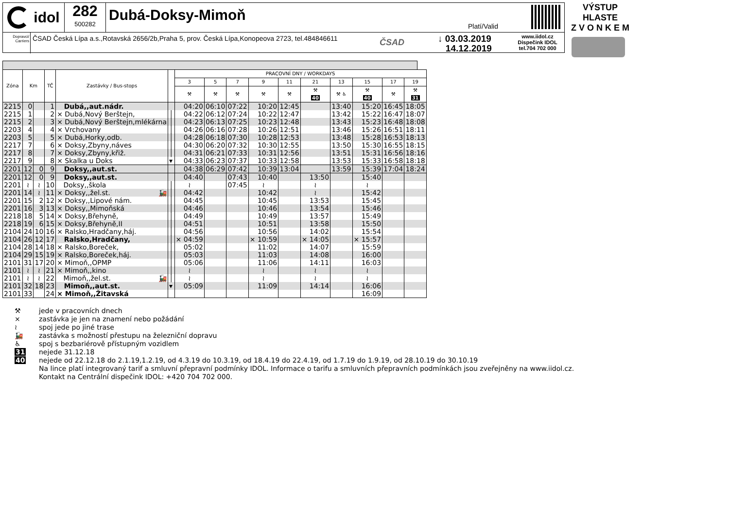idol
282
500282
Dubá-Doksy-Mimoň
Platí/Valid
Dopravci/ Carriers
ČSAD Česká Lípa a.s.,Rotavská 2656/2b,Praha 5, prov. Česká Lípa,Konopeova 2723, tel.484846611
ČSAD
↓ 03.03.2019
14.12.2019
www.iidol.cz
Dispečink IDOL
tel.704 702 000
VÝSTUP HLASTE
Z V O N K E M
| Zóna | Km | | TČ | Zastávky / Bus-stops | | PRACOVNÍ DNY / WORKDAYS | | | | | | | | | |
| --- | --- | --- | --- | --- | --- | --- | --- | --- | --- | --- | --- | --- | --- | --- | --- |
| | | | | | | 3 | 5 | 7 | 9 | 11 | 21 | 13 | 15 | 17 | 19 |
| | | | | | | ⚒ | ⚒ | ⚒ | ⚒ | ⚒ | ⚒ 40 | ⚒ ♿ | ⚒ 40 | ⚒ | ⚒ 31 |
| 2215 | 0 | | 1 | Dubá,,aut.nádr. | | 04:20 | 06:10 | 07:22 | 10:20 | 12:45 | | 13:40 | 15:20 | 16:45 | 18:05 |
| 2215 | 1 | | 2 | × Dubá,Nový Berštejn, | │ | 04:22 | 06:12 | 07:24 | 10:22 | 12:47 | | 13:42 | 15:22 | 16:47 | 18:07 |
| 2215 | 2 | | 3 | × Dubá,Nový Berštejn,mlékárna | │ | 04:23 | 06:13 | 07:25 | 10:23 | 12:48 | | 13:43 | 15:23 | 16:48 | 18:08 |
| 2203 | 4 | | 4 | × Vrchovany | │ | 04:26 | 06:16 | 07:28 | 10:26 | 12:51 | | 13:46 | 15:26 | 16:51 | 18:11 |
| 2203 | 5 | | 5 | × Dubá,Horky,odb. | │ | 04:28 | 06:18 | 07:30 | 10:28 | 12:53 | | 13:48 | 15:28 | 16:53 | 18:13 |
| 2217 | 7 | | 6 | × Doksy,Zbyny,náves | │ | 04:30 | 06:20 | 07:32 | 10:30 | 12:55 | | 13:50 | 15:30 | 16:55 | 18:15 |
| 2217 | 8 | | 7 | × Doksy,Zbyny,křiž. | │ | 04:31 | 06:21 | 07:33 | 10:31 | 12:56 | | 13:51 | 15:31 | 16:56 | 18:16 |
| 2217 | 9 | | 8 | × Skalka u Doks | ▾ | 04:33 | 06:23 | 07:37 | 10:33 | 12:58 | | 13:53 | 15:33 | 16:58 | 18:18 |
| 2201 | 12 | 0 | 9 | Doksy,,aut.st. | | 04:38 | 06:29 | 07:42 | 10:39 | 13:04 | | 13:59 | 15:39 | 17:04 | 18:24 |
| 2201 | 12 | 0 | 9 | Doksy,,aut.st. | | 04:40 | | 07:43 | 10:40 | | 13:50 | | 15:40 | | |
| 2201 | ≀ | ≀ | 10 | Doksy,,škola | │ | ≀ | | 07:45 | ≀ | | ≀ | | ≀ | | |
| 2201 | 14 | ≀ | 11 | × Doksy,,žel.st. 🚂 | │ | 04:42 | | | 10:42 | | ≀ | | 15:42 | | |
| 2201 | 15 | 2 | 12 | × Doksy,,Lipové nám. | │ | 04:45 | | | 10:45 | | 13:53 | | 15:45 | | |
| 2201 | 16 | 3 | 13 | × Doksy,,Mimoňská | │ | 04:46 | | | 10:46 | | 13:54 | | 15:46 | | |
| 2218 | 18 | 5 | 14 | × Doksy,Břehyně, | │ | 04:49 | | | 10:49 | | 13:57 | | 15:49 | | |
| 2218 | 19 | 6 | 15 | × Doksy,Břehyně,II | │ | 04:51 | | | 10:51 | | 13:58 | | 15:50 | | |
| 2104 | 24 | 10 | 16 | × Ralsko,Hradčany,háj. | │ | 04:56 | | | 10:56 | | 14:02 | | 15:54 | | |
| 2104 | 26 | 12 | 17 | Ralsko,Hradčany, | │ | × 04:59 | | | × 10:59 | | × 14:05 | | × 15:57 | | |
| 2104 | 28 | 14 | 18 | × Ralsko,Boreček, | │ | 05:02 | | | 11:02 | | 14:07 | | 15:59 | | |
| 2104 | 29 | 15 | 19 | × Ralsko,Boreček,háj. | │ | 05:03 | | | 11:03 | | 14:08 | | 16:00 | | |
| 2101 | 31 | 17 | 20 | × Mimoň,,OPMP | │ | 05:06 | | | 11:06 | | 14:11 | | 16:03 | | |
| 2101 | ≀ | ≀ | 21 | × Mimoň,,kino | │ | ≀ | | | ≀ | | ≀ | | ≀ | | |
| 2101 | ≀ | ≀ | 22 | Mimoň,,žel.st. 🚂 | │ | ≀ | | | ≀ | | ≀ | | ≀ | | |
| 2101 | 32 | 18 | 23 | Mimoň,,aut.st. | ▾ | 05:09 | | | 11:09 | | 14:14 | | 16:06 | | |
| 2101 | 33 | | 24 | × Mimoň,,Žitavská | | | | | | | | | 16:09 | | |
⚒ jede v pracovních dnech
× zastávka je jen na znamení nebo požádání
≀ spoj jede po jiné trase
🚂 zastávka s možností přestupu na železniční dopravu
♿ spoj s bezbariérově přístupným vozidlem
31 nejede 31.12.18
40 nejede od 22.12.18 do 2.1.19,1.2.19, od 4.3.19 do 10.3.19, od 18.4.19 do 22.4.19, od 1.7.19 do 1.9.19, od 28.10.19 do 30.10.19
Na lince platí integrovaný tarif a smluvní přepravní podmínky IDOL. Informace o tarifu a smluvních přepravních podmínkách jsou zveřejněny na www.iidol.cz.
Kontakt na Centrální dispečink IDOL: +420 704 702 000.